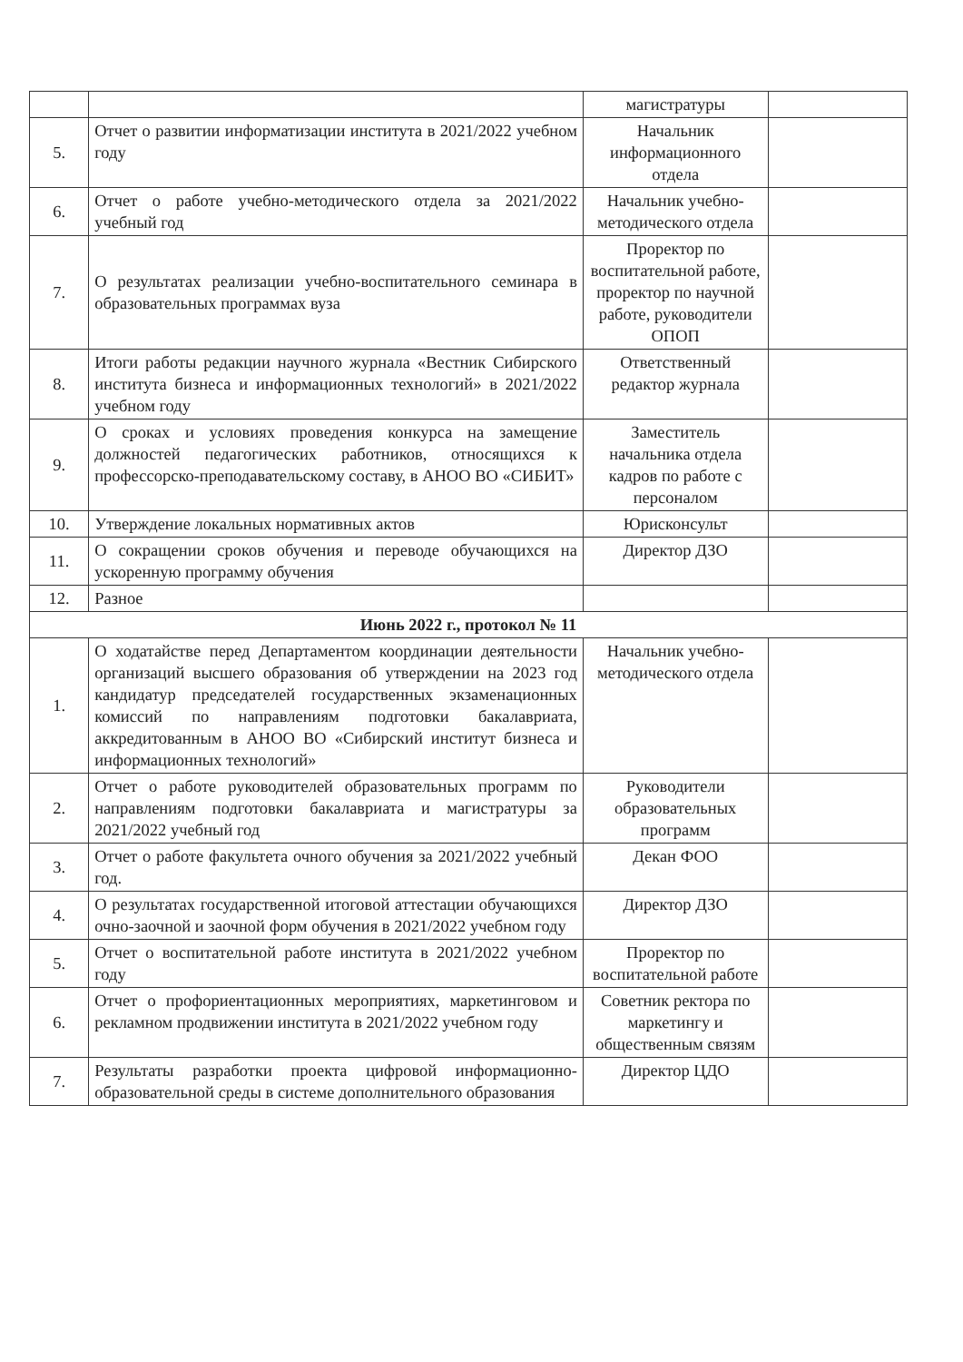| | | магистратуры | |
| 5. | Отчет о развитии информатизации института в 2021/2022 учебном году | Начальник информационного отдела | |
| 6. | Отчет о работе учебно-методического отдела за 2021/2022 учебный год | Начальник учебно-методического отдела | |
| 7. | О результатах реализации учебно-воспитательного семинара в образовательных программах вуза | Проректор по воспитательной работе, проректор по научной работе, руководители ОПОП | |
| 8. | Итоги работы редакции научного журнала «Вестник Сибирского института бизнеса и информационных технологий» в 2021/2022 учебном году | Ответственный редактор журнала | |
| 9. | О сроках и условиях проведения конкурса на замещение должностей педагогических работников, относящихся к профессорско-преподавательскому составу, в АНОО ВО «СИБИТ» | Заместитель начальника отдела кадров по работе с персоналом | |
| 10. | Утверждение локальных нормативных актов | Юрисконсульт | |
| 11. | О сокращении сроков обучения и переводе обучающихся на ускоренную программу обучения | Директор ДЗО | |
| 12. | Разное | | |
| Июнь 2022 г., протокол № 11 | | | |
| 1. | О ходатайстве перед Департаментом координации деятельности организаций высшего образования об утверждении на 2023 год кандидатур председателей государственных экзаменационных комиссий по направлениям подготовки бакалавриата, аккредитованным в АНОО ВО «Сибирский институт бизнеса и информационных технологий» | Начальник учебно-методического отдела | |
| 2. | Отчет о работе руководителей образовательных программ по направлениям подготовки бакалавриата и магистратуры за 2021/2022 учебный год | Руководители образовательных программ | |
| 3. | Отчет о работе факультета очного обучения за 2021/2022 учебный год. | Декан ФОО | |
| 4. | О результатах государственной итоговой аттестации обучающихся очно-заочной и заочной форм обучения в 2021/2022 учебном году | Директор ДЗО | |
| 5. | Отчет о воспитательной работе института в 2021/2022 учебном году | Проректор по воспитательной работе | |
| 6. | Отчет о профориентационных мероприятиях, маркетинговом и рекламном продвижении института в 2021/2022 учебном году | Советник ректора по маркетингу и общественным связям | |
| 7. | Результаты разработки проекта цифровой информационно-образовательной среды в системе дополнительного образования | Директор ЦДО | |